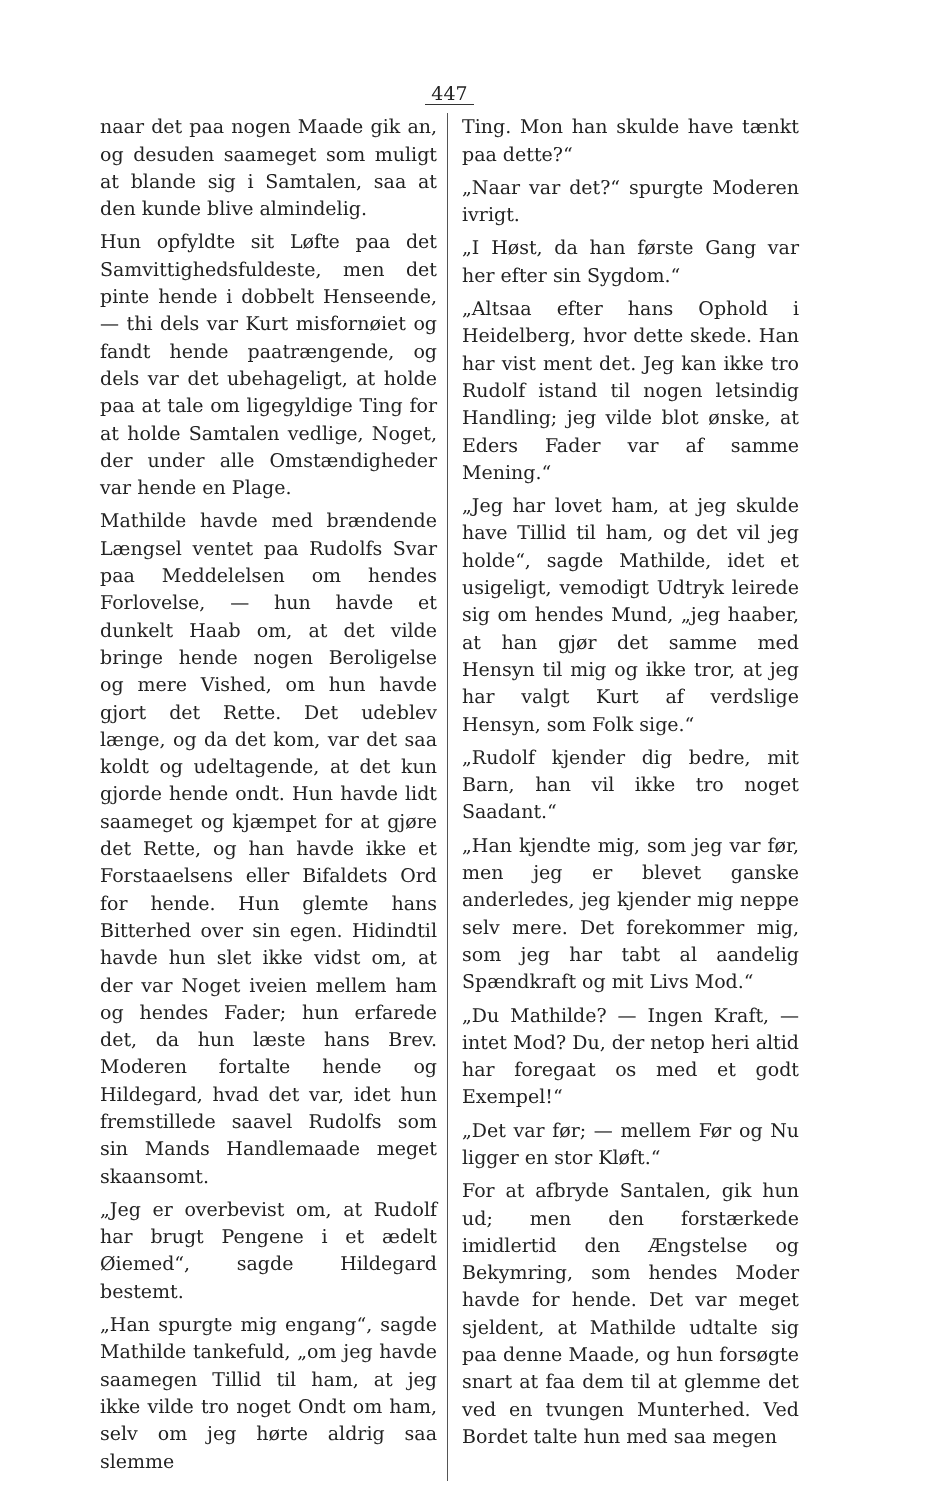447
naar det paa nogen Maade gik an, og desuden saameget som muligt at blande sig i Samtalen, saa at den kunde blive almindelig.
Hun opfyldte sit Løfte paa det Samvittighedsfuldeste, men det pinte hende i dobbelt Henseende, — thi dels var Kurt misfornøiet og fandt hende paatrængende, og dels var det ubehageligt, at holde paa at tale om ligegyldige Ting for at holde Samtalen vedlige, Noget, der under alle Omstændigheder var hende en Plage.
Mathilde havde med brændende Længsel ventet paa Rudolfs Svar paa Meddelelsen om hendes Forlovelse, — hun havde et dunkelt Haab om, at det vilde bringe hende nogen Beroligelse og mere Vished, om hun havde gjort det Rette. Det udeblev længe, og da det kom, var det saa koldt og udeltagende, at det kun gjorde hende ondt. Hun havde lidt saameget og kjæmpet for at gjøre det Rette, og han havde ikke et Forstaaelsens eller Bifaldets Ord for hende. Hun glemte hans Bitterhed over sin egen. Hidindtil havde hun slet ikke vidst om, at der var Noget iveien mellem ham og hendes Fader; hun erfarede det, da hun læste hans Brev. Moderen fortalte hende og Hildegard, hvad det var, idet hun fremstillede saavel Rudolfs som sin Mands Handlemaade meget skaansomt.
„Jeg er overbevist om, at Rudolf har brugt Pengene i et ædelt Øiemed“, sagde Hildegard bestemt.
„Han spurgte mig engang“, sagde Mathilde tankefuld, „om jeg havde saamegen Tillid til ham, at jeg ikke vilde tro noget Ondt om ham, selv om jeg hørte aldrig saa slemme
Ting. Mon han skulde have tænkt paa dette?“
„Naar var det?“ spurgte Moderen ivrigt.
„I Høst, da han første Gang var her efter sin Sygdom.“
„Altsaa efter hans Ophold i Heidelberg, hvor dette skede. Han har vist ment det. Jeg kan ikke tro Rudolf istand til nogen letsindig Handling; jeg vilde blot ønske, at Eders Fader var af samme Mening.“
„Jeg har lovet ham, at jeg skulde have Tillid til ham, og det vil jeg holde“, sagde Mathilde, idet et usigeligt, vemodigt Udtryk leirede sig om hendes Mund, „jeg haaber, at han gjør det samme med Hensyn til mig og ikke tror, at jeg har valgt Kurt af verdslige Hensyn, som Folk sige.“
„Rudolf kjender dig bedre, mit Barn, han vil ikke tro noget Saadant.“
„Han kjendte mig, som jeg var før, men jeg er blevet ganske anderledes, jeg kjender mig neppe selv mere. Det forekommer mig, som jeg har tabt al aandelig Spændkraft og mit Livs Mod.“
„Du Mathilde? — Ingen Kraft, — intet Mod? Du, der netop heri altid har foregaat os med et godt Exempel!“
„Det var før; — mellem Før og Nu ligger en stor Kløft.“
For at afbryde Santalen, gik hun ud; men den forstærkede imidlertid den Ængstelse og Bekymring, som hendes Moder havde for hende. Det var meget sjeldent, at Mathilde udtalte sig paa denne Maade, og hun forsøgte snart at faa dem til at glemme det ved en tvungen Munterhed. Ved Bordet talte hun med saa megen